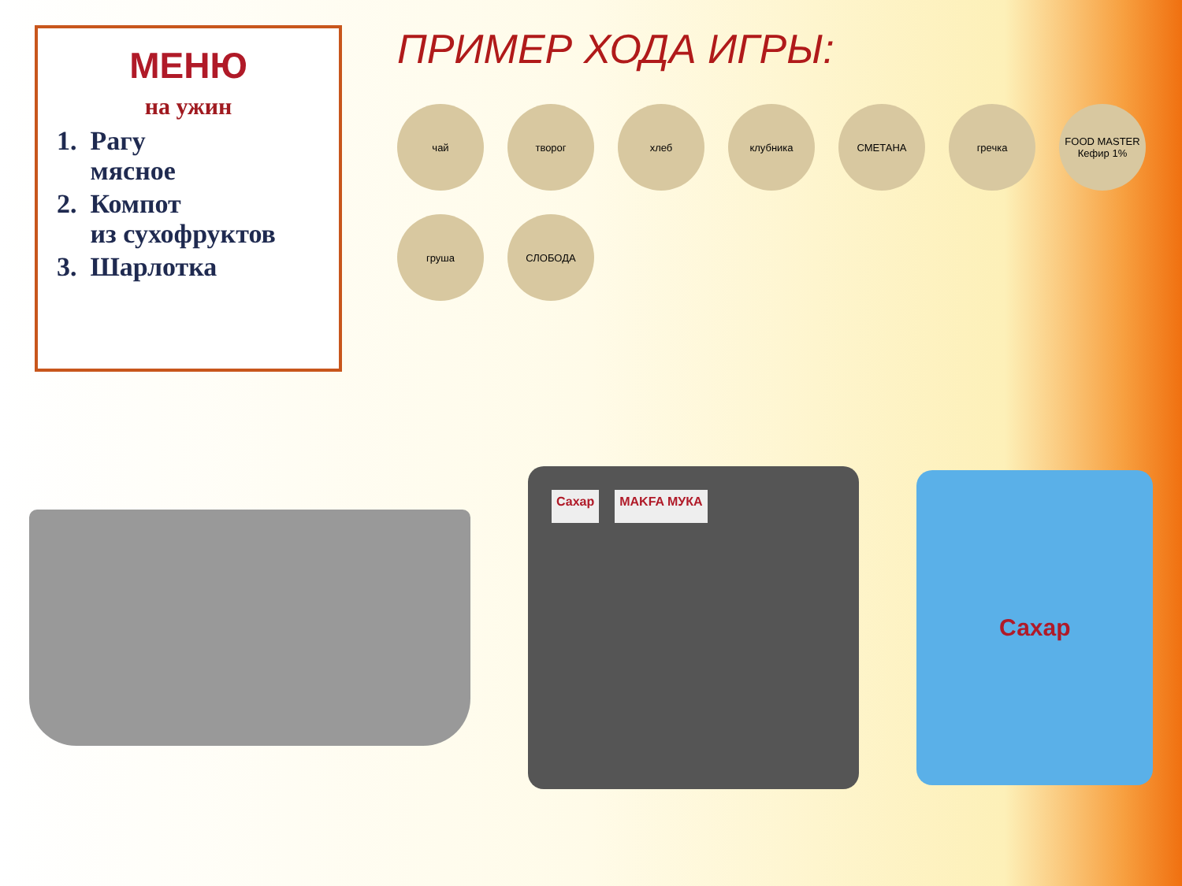МЕНЮ
на ужин
1. Рагу
мясное
2. Компот
из сухофруктов
3. Шарлотка
ПРИМЕР ХОДА ИГРЫ:
чай
творог
хлеб
клубника
СМЕТАНА
гречка
FOOD MASTER Кефир 1%
груша
СЛОБОДА
Сахар MAKFA МУКА
Сахар